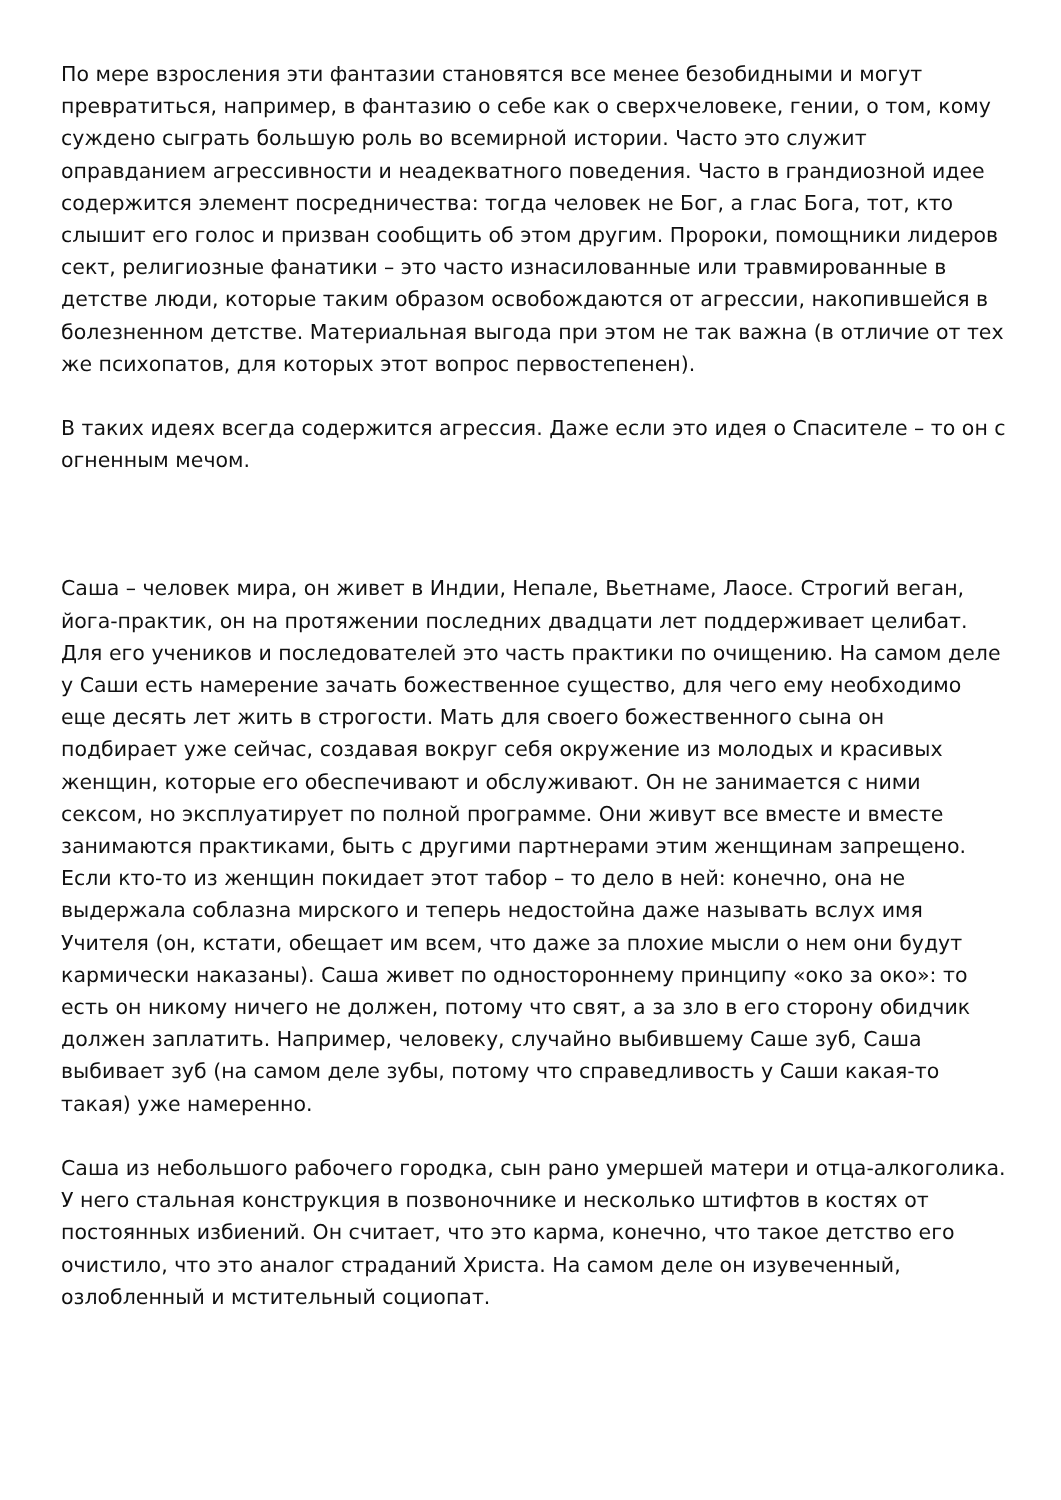По мере взросления эти фантазии становятся все менее безобидными и могут превратиться, например, в фантазию о себе как о сверхчеловеке, гении, о том, кому суждено сыграть большую роль во всемирной истории. Часто это служит оправданием агрессивности и неадекватного поведения. Часто в грандиозной идее содержится элемент посредничества: тогда человек не Бог, а глас Бога, тот, кто слышит его голос и призван сообщить об этом другим. Пророки, помощники лидеров сект, религиозные фанатики – это часто изнасилованные или травмированные в детстве люди, которые таким образом освобождаются от агрессии, накопившейся в болезненном детстве. Материальная выгода при этом не так важна (в отличие от тех же психопатов, для которых этот вопрос первостепенен).
В таких идеях всегда содержится агрессия. Даже если это идея о Спасителе – то он с огненным мечом.
Саша – человек мира, он живет в Индии, Непале, Вьетнаме, Лаосе. Строгий веган, йога-практик, он на протяжении последних двадцати лет поддерживает целибат. Для его учеников и последователей это часть практики по очищению. На самом деле у Саши есть намерение зачать божественное существо, для чего ему необходимо еще десять лет жить в строгости. Мать для своего божественного сына он подбирает уже сейчас, создавая вокруг себя окружение из молодых и красивых женщин, которые его обеспечивают и обслуживают. Он не занимается с ними сексом, но эксплуатирует по полной программе. Они живут все вместе и вместе занимаются практиками, быть с другими партнерами этим женщинам запрещено. Если кто-то из женщин покидает этот табор – то дело в ней: конечно, она не выдержала соблазна мирского и теперь недостойна даже называть вслух имя Учителя (он, кстати, обещает им всем, что даже за плохие мысли о нем они будут кармически наказаны). Саша живет по одностороннему принципу «око за око»: то есть он никому ничего не должен, потому что свят, а за зло в его сторону обидчик должен заплатить. Например, человеку, случайно выбившему Саше зуб, Саша выбивает зуб (на самом деле зубы, потому что справедливость у Саши какая-то такая) уже намеренно.
Саша из небольшого рабочего городка, сын рано умершей матери и отца-алкоголика. У него стальная конструкция в позвоночнике и несколько штифтов в костях от постоянных избиений. Он считает, что это карма, конечно, что такое детство его очистило, что это аналог страданий Христа. На самом деле он изувеченный, озлобленный и мстительный социопат.